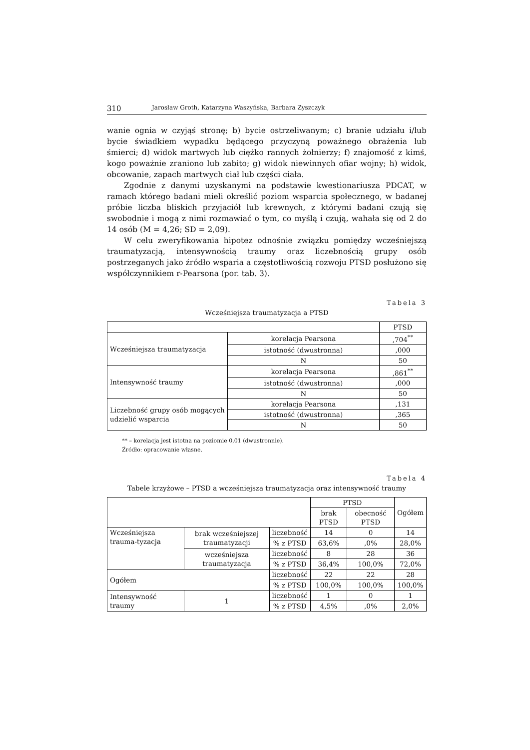310 Jarosław Groth, Katarzyna Waszyńska, Barbara Zyszczyk
wanie ognia w czyjąś stronę; b) bycie ostrzeliwanym; c) branie udziału i/lub bycie świadkiem wypadku będącego przyczyną poważnego obrażenia lub śmierci; d) widok martwych lub ciężko rannych żołnierzy; f) znajomość z kimś, kogo poważnie zraniono lub zabito; g) widok niewinnych ofiar wojny; h) widok, obcowanie, zapach martwych ciał lub części ciała.
Zgodnie z danymi uzyskanymi na podstawie kwestionariusza PDCAT, w ramach którego badani mieli określić poziom wsparcia społecznego, w badanej próbie liczba bliskich przyjaciół lub krewnych, z którymi badani czują się swobodnie i mogą z nimi rozmawiać o tym, co myślą i czują, wahała się od 2 do 14 osób (M = 4,26; SD = 2,09).
W celu zweryfikowania hipotez odnośnie związku pomiędzy wcześniejszą traumatyzacją, intensywnością traumy oraz liczebnością grupy osób postrzeganych jako źródło wsparia a częstotliwością rozwoju PTSD posłużono się współczynnikiem r-Pearsona (por. tab. 3).
Tabela 3
Wcześniejsza traumatyzacja a PTSD
| | | PTSD |
| --- | --- | --- |
| Wcześniejsza traumatyzacja | korelacja Pearsona | ,704<sup>**</sup> |
| | istotność (dwustronna) | ,000 |
| | N | 50 |
| Intensywność traumy | korelacja Pearsona | ,861<sup>**</sup> |
| | istotność (dwustronna) | ,000 |
| | N | 50 |
| Liczebność grupy osób mogących udzielić wsparcia | korelacja Pearsona | ,131 |
| | istotność (dwustronna) | ,365 |
| | N | 50 |
** – korelacja jest istotna na poziomie 0,01 (dwustronnie).
Źródło: opracowanie własne.
Tabela 4
Tabele krzyżowe – PTSD a wcześniejsza traumatyzacja oraz intensywność traumy
| | | | PTSD | | Ogółem |
| --- | --- | --- | --- | --- | --- |
| | | | brak PTSD | obecność PTSD | |
| Wcześniejsza trauma-tyzacja | brak wcześniejszej traumatyzacji | liczebność | 14 | 0 | 14 |
| | | % z PTSD | 63,6% | ,0% | 28,0% |
| | wcześniejsza traumatyzacja | liczebność | 8 | 28 | 36 |
| | | % z PTSD | 36,4% | 100,0% | 72,0% |
| Ogółem | | liczebność | 22 | 22 | 28 |
| | | % z PTSD | 100,0% | 100,0% | 100,0% |
| Intensywność traumy | 1 | liczebność | 1 | 0 | 1 |
| | | % z PTSD | 4,5% | ,0% | 2,0% |